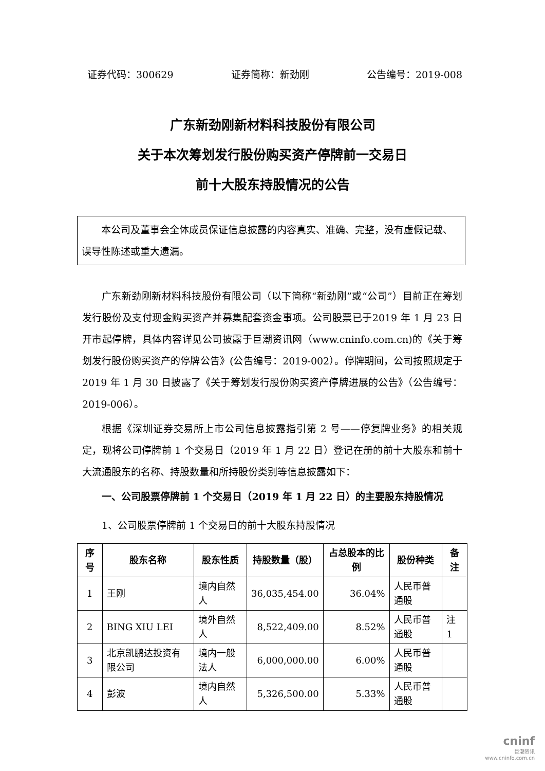证券代码：300629 证券简称：新劲刚 公告编号：2019-008
广东新劲刚新材料科技股份有限公司
关于本次筹划发行股份购买资产停牌前一交易日
前十大股东持股情况的公告
本公司及董事会全体成员保证信息披露的内容真实、准确、完整，没有虚假记载、误导性陈述或重大遗漏。
广东新劲刚新材料科技股份有限公司（以下简称“新劲刚”或“公司”）目前正在筹划发行股份及支付现金购买资产并募集配套资金事项。公司股票已于2019 年 1 月 23 日开市起停牌，具体内容详见公司披露于巨潮资讯网（www.cninfo.com.cn)的《关于筹划发行股份购买资产的停牌公告》(公告编号：2019-002）。停牌期间，公司按照规定于 2019 年 1 月 30 日披露了《关于筹划发行股份购买资产停牌进展的公告》（公告编号：2019-006）。
根据《深圳证券交易所上市公司信息披露指引第 2 号——停复牌业务》的相关规定，现将公司停牌前 1 个交易日（2019 年 1 月 22 日）登记在册的前十大股东和前十大流通股东的名称、持股数量和所持股份类别等信息披露如下：
一、公司股票停牌前 1 个交易日（2019 年 1 月 22 日）的主要股东持股情况
1、公司股票停牌前 1 个交易日的前十大股东持股情况
| 序号 | 股东名称 | 股东性质 | 持股数量（股） | 占总股本的比例 | 股份种类 | 备注 |
| --- | --- | --- | --- | --- | --- | --- |
| 1 | 王刚 | 境内自然人 | 36,035,454.00 | 36.04% | 人民币普通股 | |
| 2 | BING XIU LEI | 境外自然人 | 8,522,409.00 | 8.52% | 人民币普通股 | 注 1 |
| 3 | 北京凯鹏达投资有限公司 | 境内一般法人 | 6,000,000.00 | 6.00% | 人民币普通股 | |
| 4 | 彭波 | 境内自然人 | 5,326,500.00 | 5.33% | 人民币普通股 | |
cninf
巨潮资讯
www.cninfo.com.cn